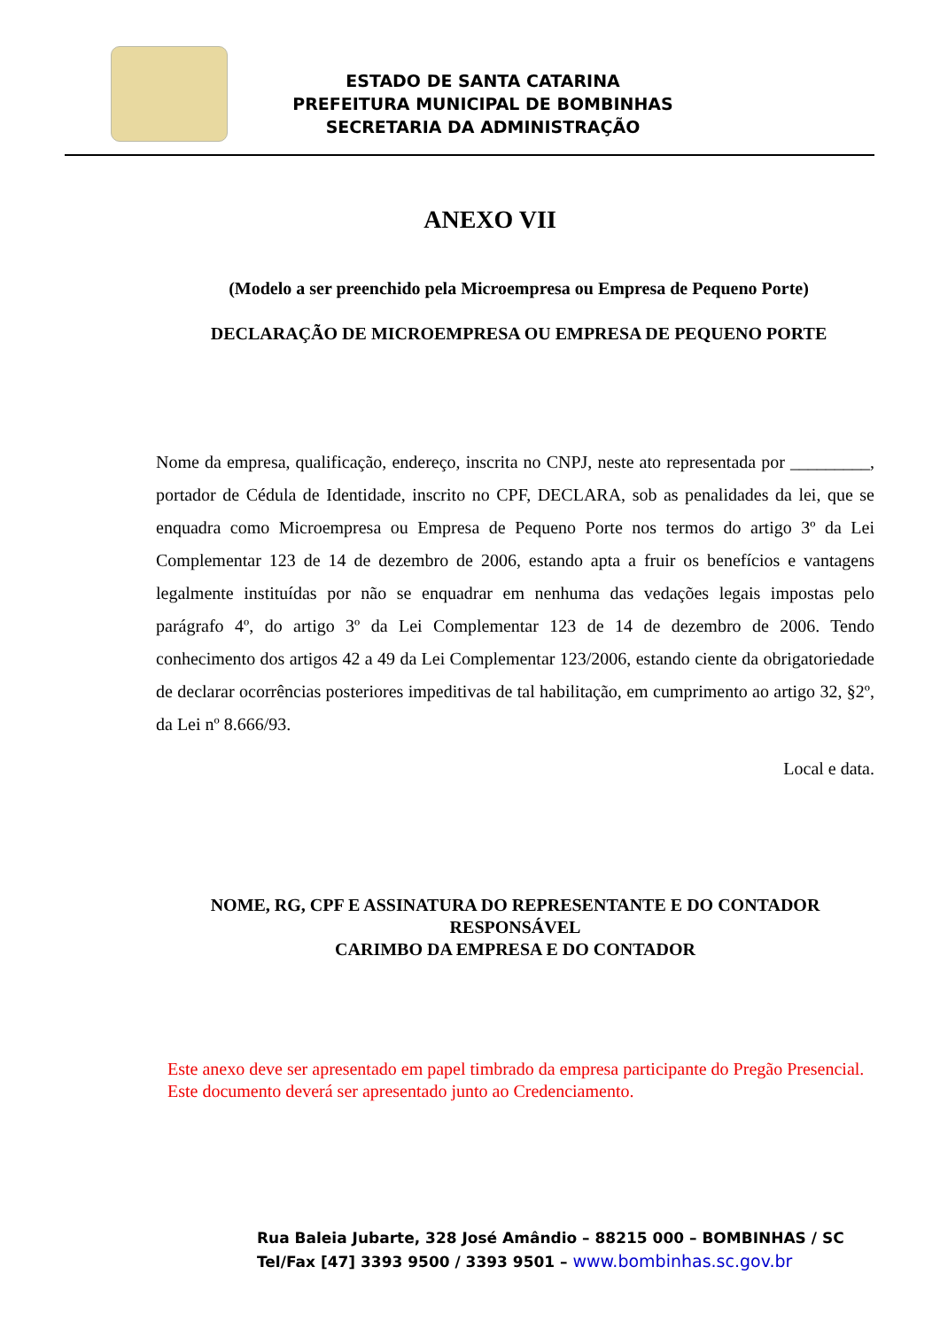ESTADO DE SANTA CATARINA
PREFEITURA MUNICIPAL DE BOMBINHAS
SECRETARIA DA ADMINISTRAÇÃO
ANEXO VII
(Modelo a ser preenchido pela Microempresa ou Empresa de Pequeno Porte)
DECLARAÇÃO DE MICROEMPRESA OU EMPRESA DE PEQUENO PORTE
Nome da empresa, qualificação, endereço, inscrita no CNPJ, neste ato representada por _________, portador de Cédula de Identidade, inscrito no CPF, DECLARA, sob as penalidades da lei, que se enquadra como Microempresa ou Empresa de Pequeno Porte nos termos do artigo 3º da Lei Complementar 123 de 14 de dezembro de 2006, estando apta a fruir os benefícios e vantagens legalmente instituídas por não se enquadrar em nenhuma das vedações legais impostas pelo parágrafo 4º, do artigo 3º da Lei Complementar 123 de 14 de dezembro de 2006. Tendo conhecimento dos artigos 42 a 49 da Lei Complementar 123/2006, estando ciente da obrigatoriedade de declarar ocorrências posteriores impeditivas de tal habilitação, em cumprimento ao artigo 32, §2º, da Lei nº 8.666/93.
Local e data.
NOME, RG, CPF E ASSINATURA DO REPRESENTANTE E DO CONTADOR RESPONSÁVEL
CARIMBO DA EMPRESA E DO CONTADOR
Este anexo deve ser apresentado em papel timbrado da empresa participante do Pregão Presencial.
Este documento deverá ser apresentado junto ao Credenciamento.
Rua Baleia Jubarte, 328 José Amândio – 88215 000 – BOMBINHAS / SC
Tel/Fax [47] 3393 9500 / 3393 9501 – www.bombinhas.sc.gov.br